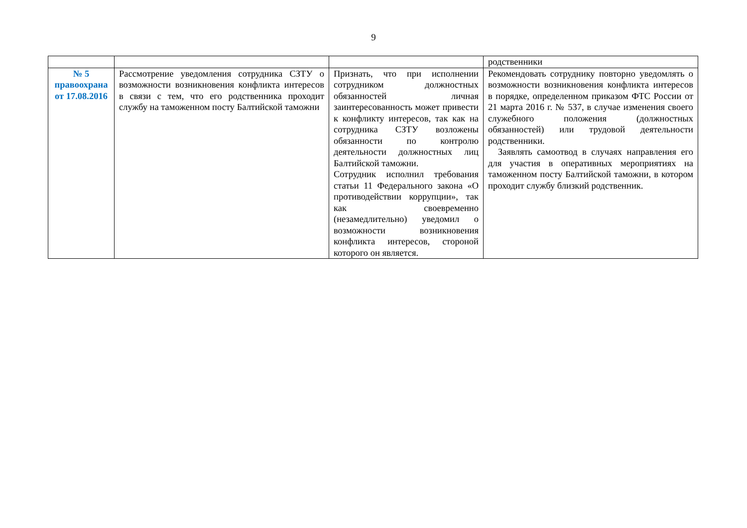9
| | | | родственники |
| № 5 правоохрана от 17.08.2016 | Рассмотрение уведомления сотрудника СЗТУ о возможности возникновения конфликта интересов в связи с тем, что его родственника проходит службу на таможенном посту Балтийской таможни | Признать, что при исполнении сотрудником должностных обязанностей личная заинтересованность может привести к конфликту интересов, так как на сотрудника СЗТУ возложены обязанности по контролю деятельности должностных лиц Балтийской таможни. Сотрудник исполнил требования статьи 11 Федерального закона «О противодействии коррупции», так как своевременно (незамедлительно) уведомил о возможности возникновения конфликта интересов, стороной которого он является. | Рекомендовать сотруднику повторно уведомлять о возможности возникновения конфликта интересов в порядке, определенном приказом ФТС России от 21 марта 2016 г. № 537, в случае изменения своего служебного положения (должностных обязанностей) или трудовой деятельности родственники. Заявлять самоотвод в случаях направления его для участия в оперативных мероприятиях на таможенном посту Балтийской таможни, в котором проходит службу близкий родственник. |